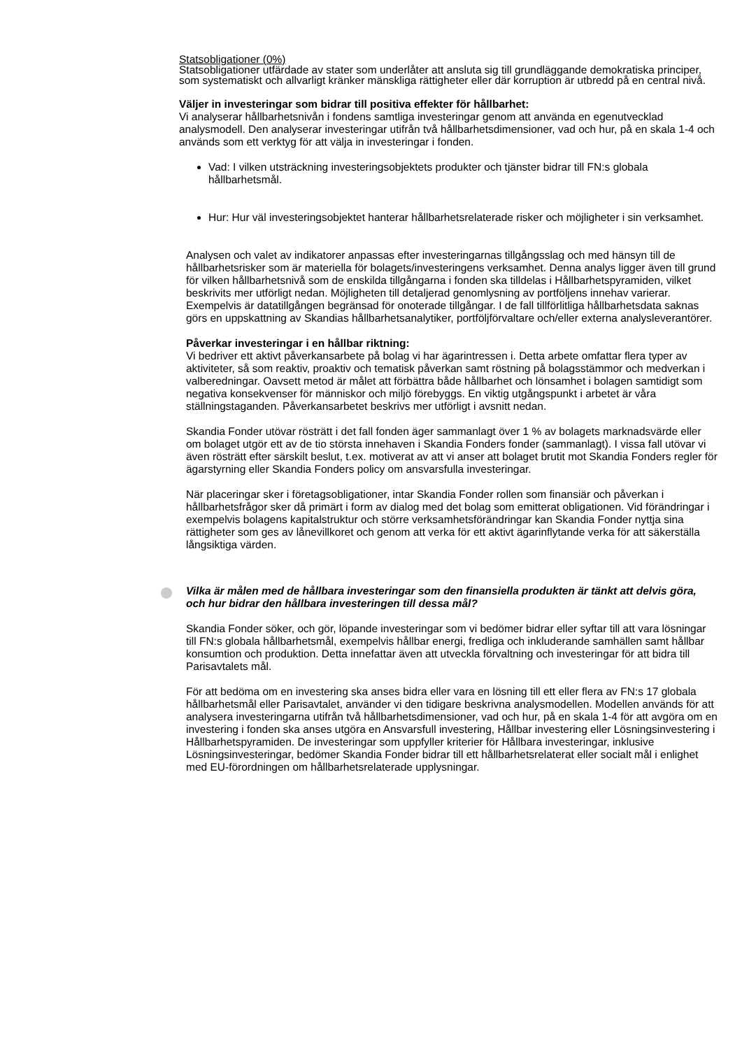Statsobligationer (0%)
Statsobligationer utfärdade av stater som underlåter att ansluta sig till grundläggande demokratiska principer, som systematiskt och allvarligt kränker mänskliga rättigheter eller där korruption är utbredd på en central nivå.
Väljer in investeringar som bidrar till positiva effekter för hållbarhet:
Vi analyserar hållbarhetsnivån i fondens samtliga investeringar genom att använda en egenutvecklad analysmodell. Den analyserar investeringar utifrån två hållbarhetsdimensioner, vad och hur, på en skala 1-4 och används som ett verktyg för att välja in investeringar i fonden.
Vad: I vilken utsträckning investeringsobjektets produkter och tjänster bidrar till FN:s globala hållbarhetsmål.
Hur: Hur väl investeringsobjektet hanterar hållbarhetsrelaterade risker och möjligheter i sin verksamhet.
Analysen och valet av indikatorer anpassas efter investeringarnas tillgångsslag och med hänsyn till de hållbarhetsrisker som är materiella för bolagets/investeringens verksamhet. Denna analys ligger även till grund för vilken hållbarhetsnivå som de enskilda tillgångarna i fonden ska tilldelas i Hållbarhetspyramiden, vilket beskrivits mer utförligt nedan. Möjligheten till detaljerad genomlysning av portföljens innehav varierar. Exempelvis är datatillgången begränsad för onoterade tillgångar. I de fall tillförlitliga hållbarhetsdata saknas görs en uppskattning av Skandias hållbarhetsanalytiker, portföljförvaltare och/eller externa analysleverantörer.
Påverkar investeringar i en hållbar riktning:
Vi bedriver ett aktivt påverkansarbete på bolag vi har ägarintressen i. Detta arbete omfattar flera typer av aktiviteter, så som reaktiv, proaktiv och tematisk påverkan samt röstning på bolagsstämmor och medverkan i valberedningar. Oavsett metod är målet att förbättra både hållbarhet och lönsamhet i bolagen samtidigt som negativa konsekvenser för människor och miljö förebyggs. En viktig utgångspunkt i arbetet är våra ställningstaganden. Påverkansarbetet beskrivs mer utförligt i avsnitt nedan.
Skandia Fonder utövar rösträtt i det fall fonden äger sammanlagt över 1 % av bolagets marknadsvärde eller om bolaget utgör ett av de tio största innehaven i Skandia Fonders fonder (sammanlagt). I vissa fall utövar vi även rösträtt efter särskilt beslut, t.ex. motiverat av att vi anser att bolaget brutit mot Skandia Fonders regler för ägarstyrning eller Skandia Fonders policy om ansvarsfulla investeringar.
När placeringar sker i företagsobligationer, intar Skandia Fonder rollen som finansiär och påverkan i hållbarhetsfrågor sker då primärt i form av dialog med det bolag som emitterat obligationen. Vid förändringar i exempelvis bolagens kapitalstruktur och större verksamhetsförändringar kan Skandia Fonder nyttja sina rättigheter som ges av lånevillkoret och genom att verka för ett aktivt ägarinflytande verka för att säkerställa långsiktiga värden.
Vilka är målen med de hållbara investeringar som den finansiella produkten är tänkt att delvis göra, och hur bidrar den hållbara investeringen till dessa mål?
Skandia Fonder söker, och gör, löpande investeringar som vi bedömer bidrar eller syftar till att vara lösningar till FN:s globala hållbarhetsmål, exempelvis hållbar energi, fredliga och inkluderande samhällen samt hållbar konsumtion och produktion. Detta innefattar även att utveckla förvaltning och investeringar för att bidra till Parisavtalets mål.
För att bedöma om en investering ska anses bidra eller vara en lösning till ett eller flera av FN:s 17 globala hållbarhetsmål eller Parisavtalet, använder vi den tidigare beskrivna analysmodellen. Modellen används för att analysera investeringarna utifrån två hållbarhetsdimensioner, vad och hur, på en skala 1-4 för att avgöra om en investering i fonden ska anses utgöra en Ansvarsfull investering, Hållbar investering eller Lösningsinvestering i Hållbarhetspyramiden. De investeringar som uppfyller kriterier för Hållbara investeringar, inklusive Lösningsinvesteringar, bedömer Skandia Fonder bidrar till ett hållbarhetsrelaterat eller socialt mål i enlighet med EU-förordningen om hållbarhetsrelaterade upplysningar.